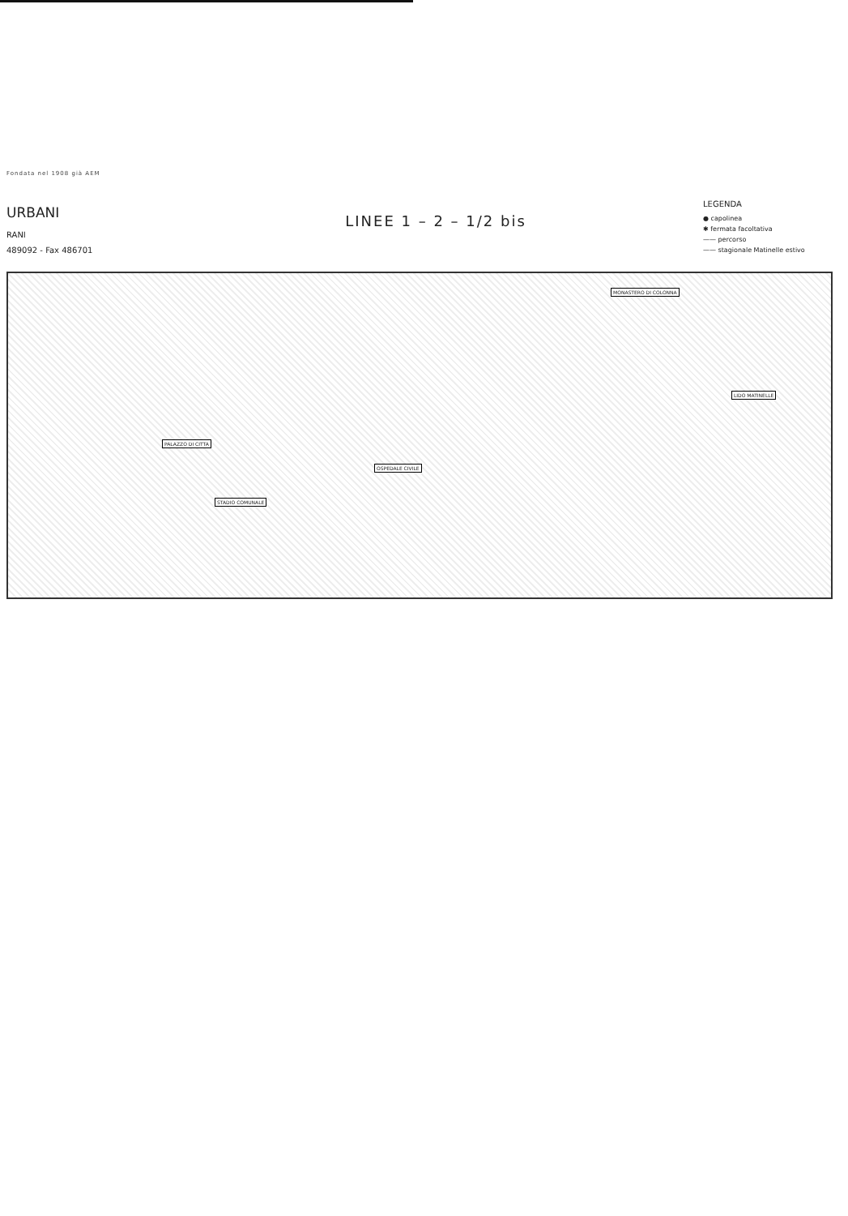Fondata nel 1908 già AEM
URBANI
RANI
489092 - Fax 486701
LINEE 1 – 2 – 1/2 bis
LEGENDA
● capolinea
✱ fermata facoltativa
—— percorso
—— stagionale Matinelle estivo
MONASTERO DI COLONNA
LIDO MATINELLE
PALAZZO DI CITTA
OSPEDALE CIVILE
STADIO COMUNALE